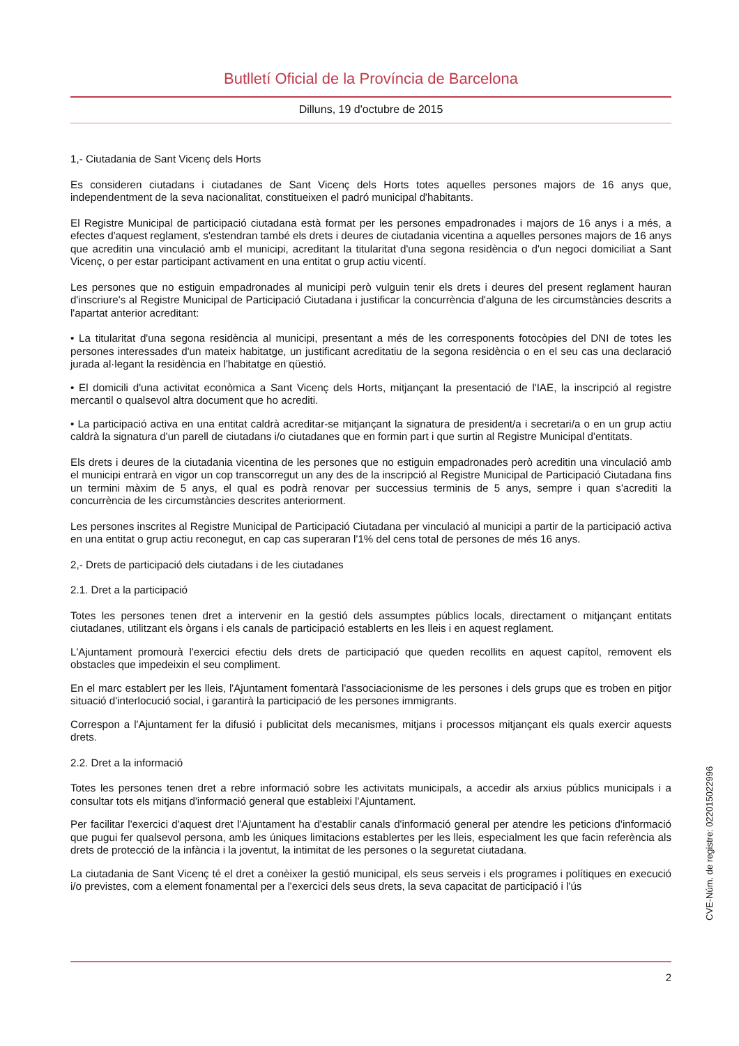Butlletí Oficial de la Província de Barcelona
Dilluns, 19 d'octubre de 2015
1,- Ciutadania de Sant Vicenç dels Horts
Es consideren ciutadans i ciutadanes de Sant Vicenç dels Horts totes aquelles persones majors de 16 anys que, independentment de la seva nacionalitat, constitueixen el padró municipal d'habitants.
El Registre Municipal de participació ciutadana està format per les persones empadronades i majors de 16 anys i a més, a efectes d'aquest reglament, s'estendran també els drets i deures de ciutadania vicentina a aquelles persones majors de 16 anys que acreditin una vinculació amb el municipi, acreditant la titularitat d'una segona residència o d'un negoci domiciliat a Sant Vicenç, o per estar participant activament en una entitat o grup actiu vicentí.
Les persones que no estiguin empadronades al municipi però vulguin tenir els drets i deures del present reglament hauran d'inscriure's al Registre Municipal de Participació Ciutadana i justificar la concurrència d'alguna de les circumstàncies descrits a l'apartat anterior acreditant:
• La titularitat d'una segona residència al municipi, presentant a més de les corresponents fotocòpies del DNI de totes les persones interessades d'un mateix habitatge, un justificant acreditatiu de la segona residència o en el seu cas una declaració jurada al·legant la residència en l'habitatge en qüestió.
• El domicili d'una activitat econòmica a Sant Vicenç dels Horts, mitjançant la presentació de l'IAE, la inscripció al registre mercantil o qualsevol altra document que ho acrediti.
• La participació activa en una entitat caldrà acreditar-se mitjançant la signatura de president/a i secretari/a o en un grup actiu caldrà la signatura d'un parell de ciutadans i/o ciutadanes que en formin part i que surtin al Registre Municipal d'entitats.
Els drets i deures de la ciutadania vicentina de les persones que no estiguin empadronades però acreditin una vinculació amb el municipi entrarà en vigor un cop transcorregut un any des de la inscripció al Registre Municipal de Participació Ciutadana fins un termini màxim de 5 anys, el qual es podrà renovar per successius terminis de 5 anys, sempre i quan s'acrediti la concurrència de les circumstàncies descrites anteriorment.
Les persones inscrites al Registre Municipal de Participació Ciutadana per vinculació al municipi a partir de la participació activa en una entitat o grup actiu reconegut, en cap cas superaran l'1% del cens total de persones de més 16 anys.
2,- Drets de participació dels ciutadans i de les ciutadanes
2.1. Dret a la participació
Totes les persones tenen dret a intervenir en la gestió dels assumptes públics locals, directament o mitjançant entitats ciutadanes, utilitzant els òrgans i els canals de participació establerts en les lleis i en aquest reglament.
L'Ajuntament promourà l'exercici efectiu dels drets de participació que queden recollits en aquest capítol, removent els obstacles que impedeixin el seu compliment.
En el marc establert per les lleis, l'Ajuntament fomentarà l'associacionisme de les persones i dels grups que es troben en pitjor situació d'interlocució social, i garantirà la participació de les persones immigrants.
Correspon a l'Ajuntament fer la difusió i publicitat dels mecanismes, mitjans i processos mitjançant els quals exercir aquests drets.
2.2. Dret a la informació
Totes les persones tenen dret a rebre informació sobre les activitats municipals, a accedir als arxius públics municipals i a consultar tots els mitjans d'informació general que estableixi l'Ajuntament.
Per facilitar l'exercici d'aquest dret l'Ajuntament ha d'establir canals d'informació general per atendre les peticions d'informació que pugui fer qualsevol persona, amb les úniques limitacions establertes per les lleis, especialment les que facin referència als drets de protecció de la infància i la joventut, la intimitat de les persones o la seguretat ciutadana.
La ciutadania de Sant Vicenç té el dret a conèixer la gestió municipal, els seus serveis i els programes i polítiques en execució i/o previstes, com a element fonamental per a l'exercici dels seus drets, la seva capacitat de participació i l'ús
2
CVE-Núm. de registre: 022015022996